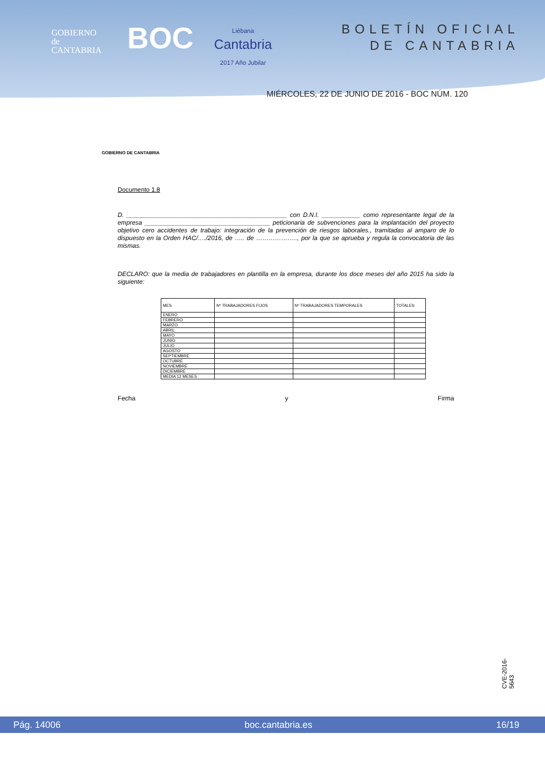GOBIERNO
de
CANTABRIA
BOC
Liébana
Cantabria
2017 Año Jubilar
BOLETÍN OFICIAL
DE CANTABRIA
MIÉRCOLES, 22 DE JUNIO DE 2016 - BOC NÚM. 120
GOBIERNO DE CANTABRIA
Documento 1.8
D. ______________________________________________ con D.N.I. ___________ como representante legal de la empresa ____________________________________ peticionaria de subvenciones para la implantación del proyecto objetivo cero accidentes de trabajo: integración de la prevención de riesgos laborales., tramitadas al amparo de lo dispuesto en la Orden HAC/…./2016, de ….. de ……………….., por la que se aprueba y regula la convocatoria de las mismas.
DECLARO: que la media de trabajadores en plantilla en la empresa, durante los doce meses del año 2015 ha sido la siguiente:
| MES | Nº TRABAJADORES FIJOS | Nº TRABAJADORES TEMPORALES | TOTALES |
| --- | --- | --- | --- |
| ENERO | | | |
| FEBRERO | | | |
| MARZO | | | |
| ABRIL | | | |
| MAYO | | | |
| JUNIO | | | |
| JULIO | | | |
| AGOSTO | | | |
| SEPTIEMBRE | | | |
| OCTUBRE | | | |
| NOVIEMBRE | | | |
| DICIEMBRE | | | |
| MEDIA 12 MESES | | | |
Fecha y Firma
CVE-2016-5643
Pág. 14006 boc.cantabria.es 16/19